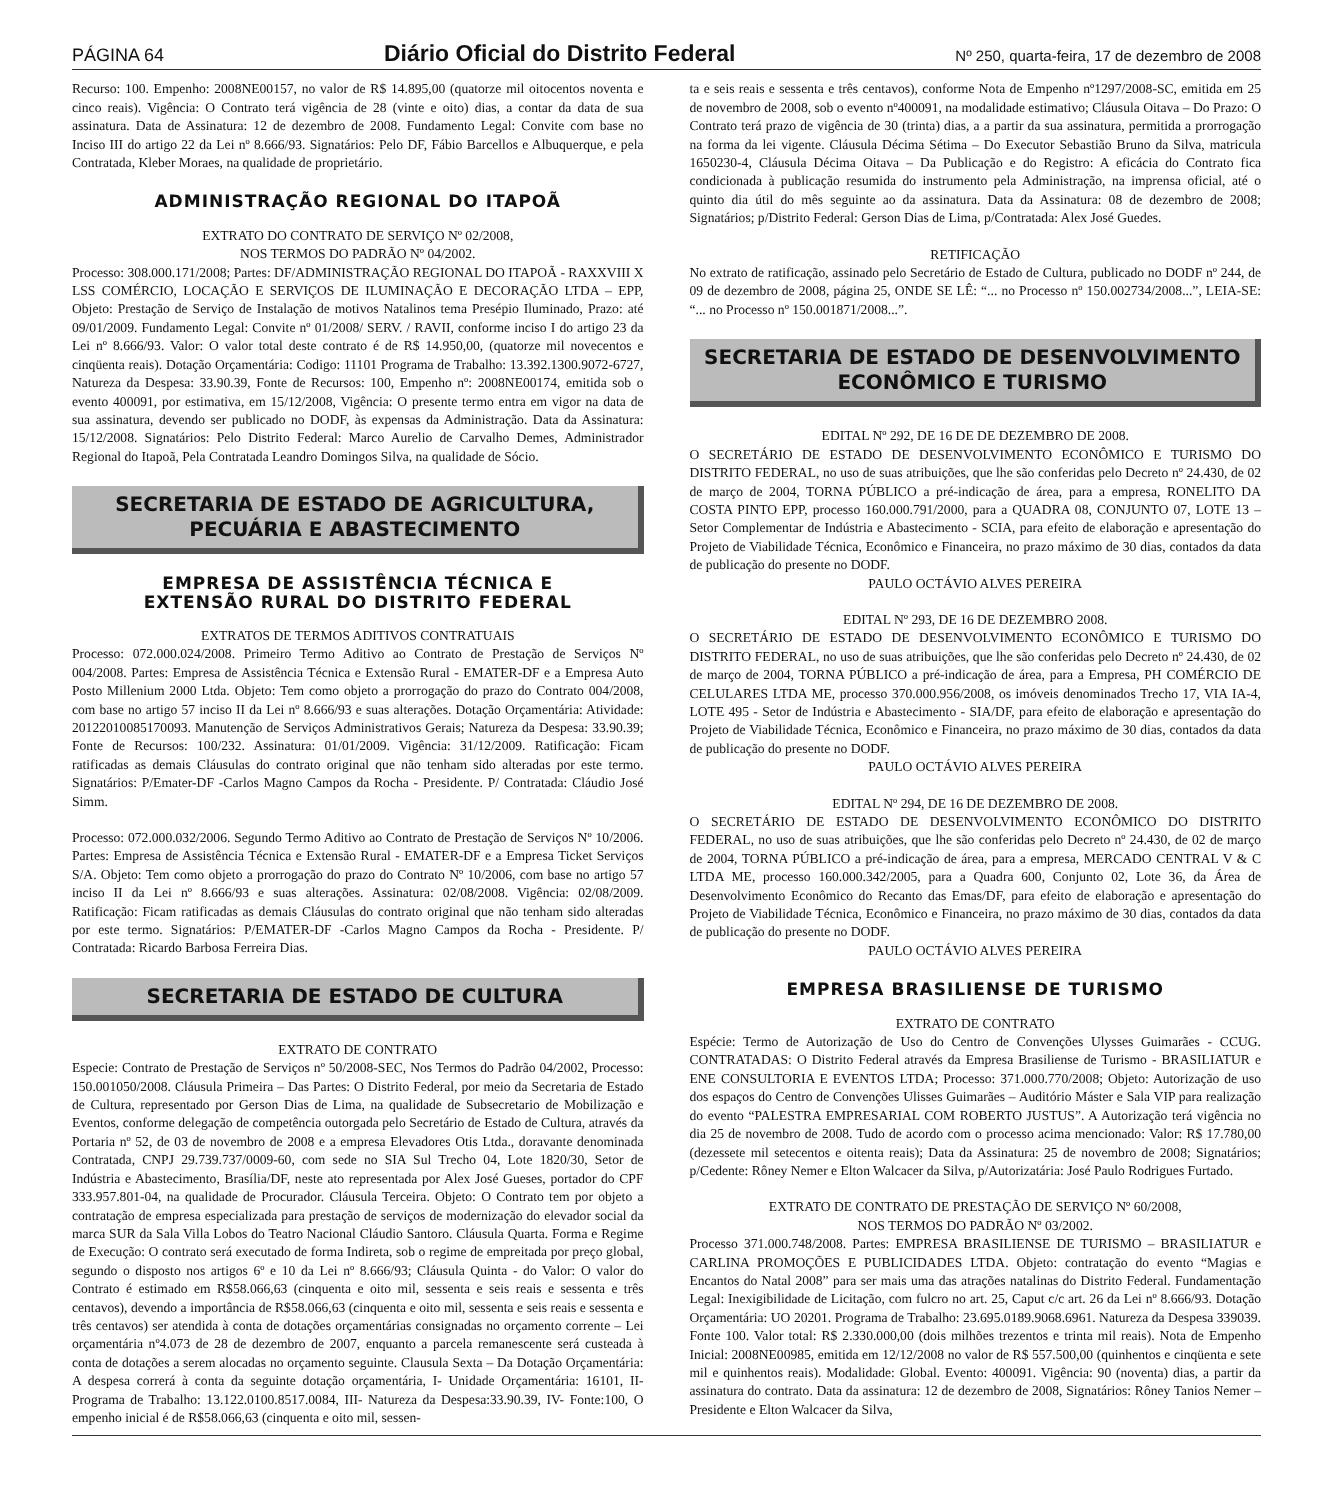PÁGINA 64 Diário Oficial do Distrito Federal Nº 250, quarta-feira, 17 de dezembro de 2008
Recurso: 100. Empenho: 2008NE00157, no valor de R$ 14.895,00 (quatorze mil oitocentos noventa e cinco reais). Vigência: O Contrato terá vigência de 28 (vinte e oito) dias, a contar da data de sua assinatura. Data de Assinatura: 12 de dezembro de 2008. Fundamento Legal: Convite com base no Inciso III do artigo 22 da Lei nº 8.666/93. Signatários: Pelo DF, Fábio Barcellos e Albuquerque, e pela Contratada, Kleber Moraes, na qualidade de proprietário.
ADMINISTRAÇÃO REGIONAL DO ITAPOÃ
EXTRATO DO CONTRATO DE SERVIÇO Nº 02/2008,
NOS TERMOS DO PADRÃO Nº 04/2002.
Processo: 308.000.171/2008; Partes: DF/ADMINISTRAÇÃO REGIONAL DO ITAPOÃ - RAXXVIII X LSS COMÉRCIO, LOCAÇÃO E SERVIÇOS DE ILUMINAÇÃO E DECORAÇÃO LTDA – EPP, Objeto: Prestação de Serviço de Instalação de motivos Natalinos tema Presépio Iluminado, Prazo: até 09/01/2009. Fundamento Legal: Convite nº 01/2008/ SERV. / RAVII, conforme inciso I do artigo 23 da Lei nº 8.666/93. Valor: O valor total deste contrato é de R$ 14.950,00, (quatorze mil novecentos e cinqüenta reais). Dotação Orçamentária: Codigo: 11101 Programa de Trabalho: 13.392.1300.9072-6727, Natureza da Despesa: 33.90.39, Fonte de Recursos: 100, Empenho nº: 2008NE00174, emitida sob o evento 400091, por estimativa, em 15/12/2008, Vigência: O presente termo entra em vigor na data de sua assinatura, devendo ser publicado no DODF, às expensas da Administração. Data da Assinatura: 15/12/2008. Signatários: Pelo Distrito Federal: Marco Aurelio de Carvalho Demes, Administrador Regional do Itapoã, Pela Contratada Leandro Domingos Silva, na qualidade de Sócio.
SECRETARIA DE ESTADO DE AGRICULTURA,
PECUÁRIA E ABASTECIMENTO
EMPRESA DE ASSISTÊNCIA TÉCNICA E
EXTENSÃO RURAL DO DISTRITO FEDERAL
EXTRATOS DE TERMOS ADITIVOS CONTRATUAIS
Processo: 072.000.024/2008. Primeiro Termo Aditivo ao Contrato de Prestação de Serviços Nº 004/2008. Partes: Empresa de Assistência Técnica e Extensão Rural - EMATER-DF e a Empresa Auto Posto Millenium 2000 Ltda. Objeto: Tem como objeto a prorrogação do prazo do Contrato 004/2008, com base no artigo 57 inciso II da Lei nº 8.666/93 e suas alterações. Dotação Orçamentária: Atividade: 20122010085170093. Manutenção de Serviços Administrativos Gerais; Natureza da Despesa: 33.90.39; Fonte de Recursos: 100/232. Assinatura: 01/01/2009. Vigência: 31/12/2009. Ratificação: Ficam ratificadas as demais Cláusulas do contrato original que não tenham sido alteradas por este termo. Signatários: P/Emater-DF -Carlos Magno Campos da Rocha - Presidente. P/ Contratada: Cláudio José Simm.
Processo: 072.000.032/2006. Segundo Termo Aditivo ao Contrato de Prestação de Serviços Nº 10/2006. Partes: Empresa de Assistência Técnica e Extensão Rural - EMATER-DF e a Empresa Ticket Serviços S/A. Objeto: Tem como objeto a prorrogação do prazo do Contrato Nº 10/2006, com base no artigo 57 inciso II da Lei nº 8.666/93 e suas alterações. Assinatura: 02/08/2008. Vigência: 02/08/2009. Ratificação: Ficam ratificadas as demais Cláusulas do contrato original que não tenham sido alteradas por este termo. Signatários: P/EMATER-DF -Carlos Magno Campos da Rocha - Presidente. P/ Contratada: Ricardo Barbosa Ferreira Dias.
SECRETARIA DE ESTADO DE CULTURA
EXTRATO DE CONTRATO
Especie: Contrato de Prestação de Serviços nº 50/2008-SEC, Nos Termos do Padrão 04/2002, Processo: 150.001050/2008. Cláusula Primeira – Das Partes: O Distrito Federal, por meio da Secretaria de Estado de Cultura, representado por Gerson Dias de Lima, na qualidade de Subsecretario de Mobilização e Eventos, conforme delegação de competência outorgada pelo Secretário de Estado de Cultura, através da Portaria nº 52, de 03 de novembro de 2008 e a empresa Elevadores Otis Ltda., doravante denominada Contratada, CNPJ 29.739.737/0009-60, com sede no SIA Sul Trecho 04, Lote 1820/30, Setor de Indústria e Abastecimento, Brasília/DF, neste ato representada por Alex José Gueses, portador do CPF 333.957.801-04, na qualidade de Procurador. Cláusula Terceira. Objeto: O Contrato tem por objeto a contratação de empresa especializada para prestação de serviços de modernização do elevador social da marca SUR da Sala Villa Lobos do Teatro Nacional Cláudio Santoro. Cláusula Quarta. Forma e Regime de Execução: O contrato será executado de forma Indireta, sob o regime de empreitada por preço global, segundo o disposto nos artigos 6º e 10 da Lei nº 8.666/93; Cláusula Quinta - do Valor: O valor do Contrato é estimado em R$58.066,63 (cinquenta e oito mil, sessenta e seis reais e sessenta e três centavos), devendo a importância de R$58.066,63 (cinquenta e oito mil, sessenta e seis reais e sessenta e três centavos) ser atendida à conta de dotações orçamentárias consignadas no orçamento corrente – Lei orçamentária nº4.073 de 28 de dezembro de 2007, enquanto a parcela remanescente será custeada à conta de dotações a serem alocadas no orçamento seguinte. Clausula Sexta – Da Dotação Orçamentária: A despesa correrá à conta da seguinte dotação orçamentária, I- Unidade Orçamentária: 16101, II- Programa de Trabalho: 13.122.0100.8517.0084, III- Natureza da Despesa:33.90.39, IV- Fonte:100, O empenho inicial é de R$58.066,63 (cinquenta e oito mil, sessen-
ta e seis reais e sessenta e três centavos), conforme Nota de Empenho nº1297/2008-SC, emitida em 25 de novembro de 2008, sob o evento nº400091, na modalidade estimativo; Cláusula Oitava – Do Prazo: O Contrato terá prazo de vigência de 30 (trinta) dias, a a partir da sua assinatura, permitida a prorrogação na forma da lei vigente. Cláusula Décima Sétima – Do Executor Sebastião Bruno da Silva, matricula 1650230-4, Cláusula Décima Oitava – Da Publicação e do Registro: A eficácia do Contrato fica condicionada à publicação resumida do instrumento pela Administração, na imprensa oficial, até o quinto dia útil do mês seguinte ao da assinatura. Data da Assinatura: 08 de dezembro de 2008; Signatários; p/Distrito Federal: Gerson Dias de Lima, p/Contratada: Alex José Guedes.
RETIFICAÇÃO
No extrato de ratificação, assinado pelo Secretário de Estado de Cultura, publicado no DODF nº 244, de 09 de dezembro de 2008, página 25, ONDE SE LÊ: “... no Processo nº 150.002734/2008...”, LEIA-SE: “... no Processo nº 150.001871/2008...”.
SECRETARIA DE ESTADO DE DESENVOLVIMENTO
ECONÔMICO E TURISMO
EDITAL Nº 292, DE 16 DE DE DEZEMBRO DE 2008.
O SECRETÁRIO DE ESTADO DE DESENVOLVIMENTO ECONÔMICO E TURISMO DO DISTRITO FEDERAL, no uso de suas atribuições, que lhe são conferidas pelo Decreto nº 24.430, de 02 de março de 2004, TORNA PÚBLICO a pré-indicação de área, para a empresa, RONELITO DA COSTA PINTO EPP, processo 160.000.791/2000, para a QUADRA 08, CONJUNTO 07, LOTE 13 – Setor Complementar de Indústria e Abastecimento - SCIA, para efeito de elaboração e apresentação do Projeto de Viabilidade Técnica, Econômico e Financeira, no prazo máximo de 30 dias, contados da data de publicação do presente no DODF.
PAULO OCTÁVIO ALVES PEREIRA
EDITAL Nº 293, DE 16 DE DEZEMBRO 2008.
O SECRETÁRIO DE ESTADO DE DESENVOLVIMENTO ECONÔMICO E TURISMO DO DISTRITO FEDERAL, no uso de suas atribuições, que lhe são conferidas pelo Decreto nº 24.430, de 02 de março de 2004, TORNA PÚBLICO a pré-indicação de área, para a Empresa, PH COMÉRCIO DE CELULARES LTDA ME, processo 370.000.956/2008, os imóveis denominados Trecho 17, VIA IA-4, LOTE 495 - Setor de Indústria e Abastecimento - SIA/DF, para efeito de elaboração e apresentação do Projeto de Viabilidade Técnica, Econômico e Financeira, no prazo máximo de 30 dias, contados da data de publicação do presente no DODF.
PAULO OCTÁVIO ALVES PEREIRA
EDITAL Nº 294, DE 16 DE DEZEMBRO DE 2008.
O SECRETÁRIO DE ESTADO DE DESENVOLVIMENTO ECONÔMICO DO DISTRITO FEDERAL, no uso de suas atribuições, que lhe são conferidas pelo Decreto nº 24.430, de 02 de março de 2004, TORNA PÚBLICO a pré-indicação de área, para a empresa, MERCADO CENTRAL V & C LTDA ME, processo 160.000.342/2005, para a Quadra 600, Conjunto 02, Lote 36, da Área de Desenvolvimento Econômico do Recanto das Emas/DF, para efeito de elaboração e apresentação do Projeto de Viabilidade Técnica, Econômico e Financeira, no prazo máximo de 30 dias, contados da data de publicação do presente no DODF.
PAULO OCTÁVIO ALVES PEREIRA
EMPRESA BRASILIENSE DE TURISMO
EXTRATO DE CONTRATO
Espécie: Termo de Autorização de Uso do Centro de Convenções Ulysses Guimarães - CCUG. CONTRATADAS: O Distrito Federal através da Empresa Brasiliense de Turismo - BRASILIATUR e ENE CONSULTORIA E EVENTOS LTDA; Processo: 371.000.770/2008; Objeto: Autorização de uso dos espaços do Centro de Convenções Ulisses Guimarães – Auditório Máster e Sala VIP para realização do evento “PALESTRA EMPRESARIAL COM ROBERTO JUSTUS”. A Autorização terá vigência no dia 25 de novembro de 2008. Tudo de acordo com o processo acima mencionado: Valor: R$ 17.780,00 (dezessete mil setecentos e oitenta reais); Data da Assinatura: 25 de novembro de 2008; Signatários; p/Cedente: Rôney Nemer e Elton Walcacer da Silva, p/Autorizatária: José Paulo Rodrigues Furtado.
EXTRATO DE CONTRATO DE PRESTAÇÃO DE SERVIÇO Nº 60/2008,
NOS TERMOS DO PADRÃO Nº 03/2002.
Processo 371.000.748/2008. Partes: EMPRESA BRASILIENSE DE TURISMO – BRASILIATUR e CARLINA PROMOÇÕES E PUBLICIDADES LTDA. Objeto: contratação do evento “Magias e Encantos do Natal 2008” para ser mais uma das atrações natalinas do Distrito Federal. Fundamentação Legal: Inexigibilidade de Licitação, com fulcro no art. 25, Caput c/c art. 26 da Lei nº 8.666/93. Dotação Orçamentária: UO 20201. Programa de Trabalho: 23.695.0189.9068.6961. Natureza da Despesa 339039. Fonte 100. Valor total: R$ 2.330.000,00 (dois milhões trezentos e trinta mil reais). Nota de Empenho Inicial: 2008NE00985, emitida em 12/12/2008 no valor de R$ 557.500,00 (quinhentos e cinqüenta e sete mil e quinhentos reais). Modalidade: Global. Evento: 400091. Vigência: 90 (noventa) dias, a partir da assinatura do contrato. Data da assinatura: 12 de dezembro de 2008, Signatários: Rôney Tanios Nemer – Presidente e Elton Walcacer da Silva,